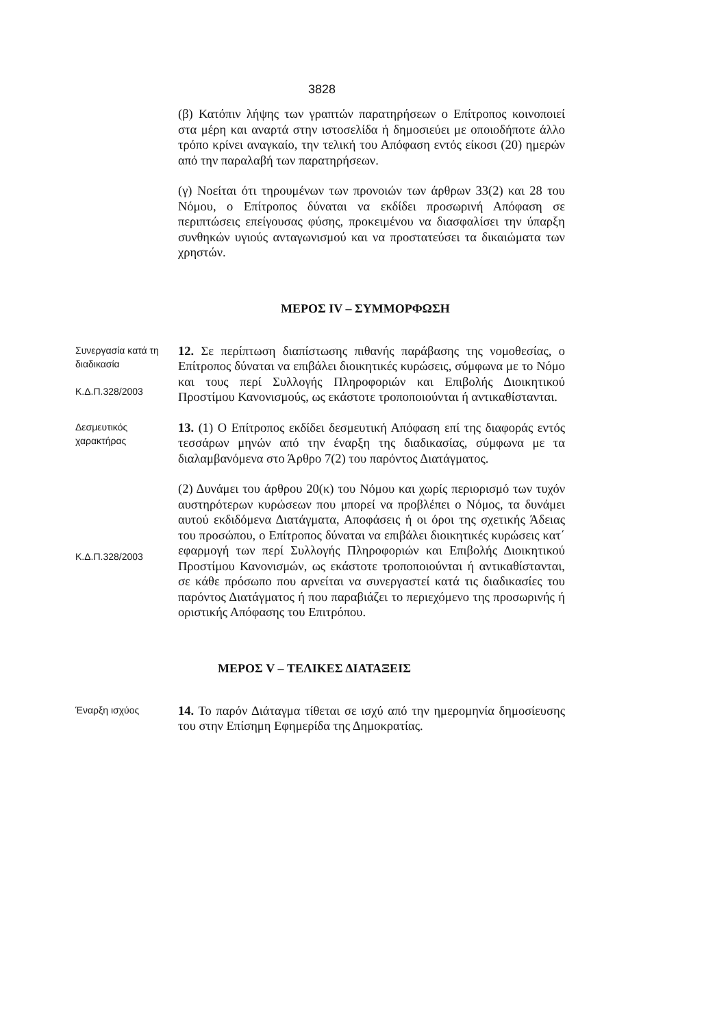3828
(β) Κατόπιν λήψης των γραπτών παρατηρήσεων ο Επίτροπος κοινοποιεί στα μέρη και αναρτά στην ιστοσελίδα ή δημοσιεύει με οποιοδήποτε άλλο τρόπο κρίνει αναγκαίο, την τελική του Απόφαση εντός είκοσι (20) ημερών από την παραλαβή των παρατηρήσεων.
(γ) Νοείται ότι τηρουμένων των προνοιών των άρθρων 33(2) και 28 του Νόμου, ο Επίτροπος δύναται να εκδίδει προσωρινή Απόφαση σε περιπτώσεις επείγουσας φύσης, προκειμένου να διασφαλίσει την ύπαρξη συνθηκών υγιούς ανταγωνισμού και να προστατεύσει τα δικαιώματα των χρηστών.
ΜΕΡΟΣ IV – ΣΥΜΜΟΡΦΩΣΗ
Συνεργασία κατά τη διαδικασία
Κ.Δ.Π.328/2003
12. Σε περίπτωση διαπίστωσης πιθανής παράβασης της νομοθεσίας, ο Επίτροπος δύναται να επιβάλει διοικητικές κυρώσεις, σύμφωνα με το Νόμο και τους περί Συλλογής Πληροφοριών και Επιβολής Διοικητικού Προστίμου Κανονισμούς, ως εκάστοτε τροποποιούνται ή αντικαθίστανται.
Δεσμευτικός χαρακτήρας
13. (1) Ο Επίτροπος εκδίδει δεσμευτική Απόφαση επί της διαφοράς εντός τεσσάρων μηνών από την έναρξη της διαδικασίας, σύμφωνα με τα διαλαμβανόμενα στο Άρθρο 7(2) του παρόντος Διατάγματος.
Κ.Δ.Π.328/2003
(2) Δυνάμει του άρθρου 20(κ) του Νόμου και χωρίς περιορισμό των τυχόν αυστηρότερων κυρώσεων που μπορεί να προβλέπει ο Νόμος, τα δυνάμει αυτού εκδιδόμενα Διατάγματα, Αποφάσεις ή οι όροι της σχετικής Άδειας του προσώπου, ο Επίτροπος δύναται να επιβάλει διοικητικές κυρώσεις κατ΄ εφαρμογή των περί Συλλογής Πληροφοριών και Επιβολής Διοικητικού Προστίμου Κανονισμών, ως εκάστοτε τροποποιούνται ή αντικαθίστανται, σε κάθε πρόσωπο που αρνείται να συνεργαστεί κατά τις διαδικασίες του παρόντος Διατάγματος ή που παραβιάζει το περιεχόμενο της προσωρινής ή οριστικής Απόφασης του Επιτρόπου.
ΜΕΡΟΣ V – ΤΕΛΙΚΕΣ ΔΙΑΤΑΞΕΙΣ
Έναρξη ισχύος
14. Το παρόν Διάταγμα τίθεται σε ισχύ από την ημερομηνία δημοσίευσης του στην Επίσημη Εφημερίδα της Δημοκρατίας.